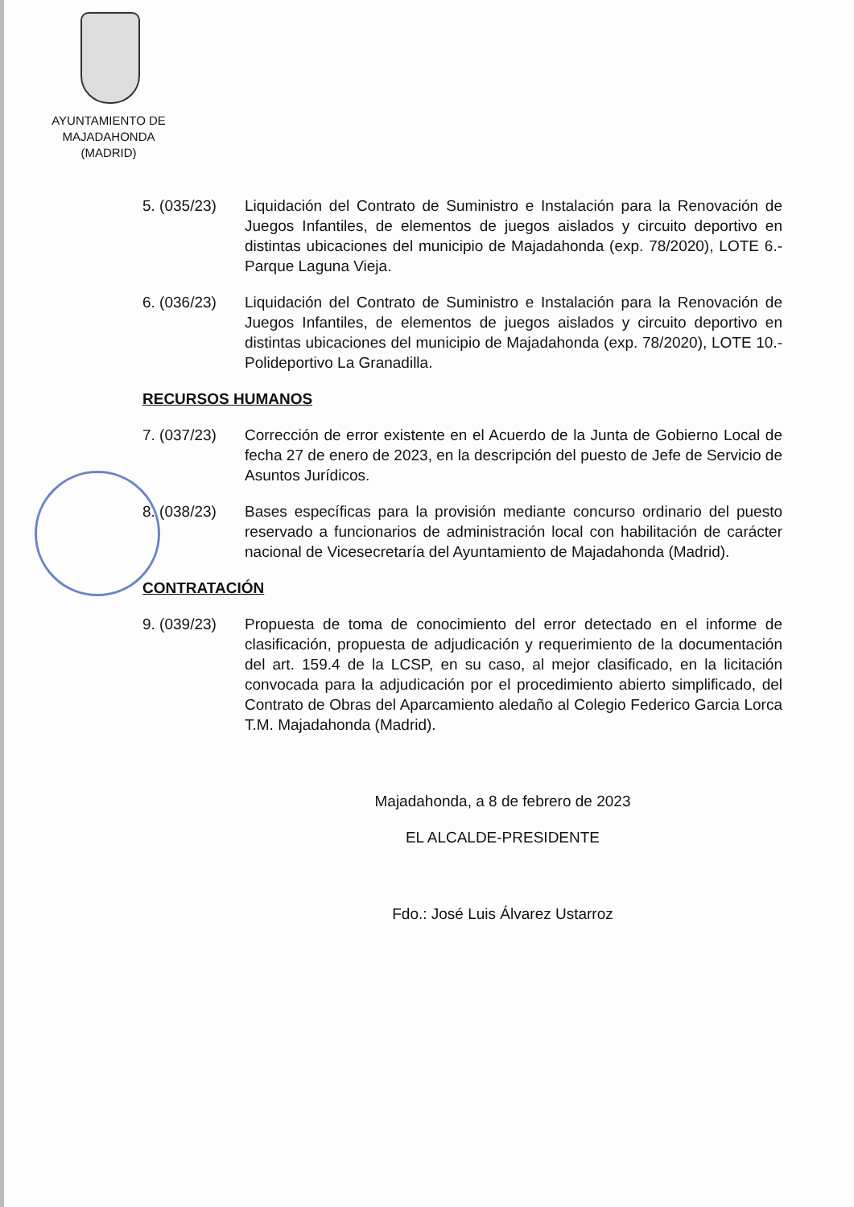AYUNTAMIENTO DE
MAJADAHONDA
(MADRID)
5. (035/23) Liquidación del Contrato de Suministro e Instalación para la Renovación de Juegos Infantiles, de elementos de juegos aislados y circuito deportivo en distintas ubicaciones del municipio de Majadahonda (exp. 78/2020), LOTE 6.- Parque Laguna Vieja.
6. (036/23) Liquidación del Contrato de Suministro e Instalación para la Renovación de Juegos Infantiles, de elementos de juegos aislados y circuito deportivo en distintas ubicaciones del municipio de Majadahonda (exp. 78/2020), LOTE 10.- Polideportivo La Granadilla.
RECURSOS HUMANOS
7. (037/23) Corrección de error existente en el Acuerdo de la Junta de Gobierno Local de fecha 27 de enero de 2023, en la descripción del puesto de Jefe de Servicio de Asuntos Jurídicos.
8. (038/23) Bases específicas para la provisión mediante concurso ordinario del puesto reservado a funcionarios de administración local con habilitación de carácter nacional de Vicesecretaría del Ayuntamiento de Majadahonda (Madrid).
CONTRATACIÓN
9. (039/23) Propuesta de toma de conocimiento del error detectado en el informe de clasificación, propuesta de adjudicación y requerimiento de la documentación del art. 159.4 de la LCSP, en su caso, al mejor clasificado, en la licitación convocada para la adjudicación por el procedimiento abierto simplificado, del Contrato de Obras del Aparcamiento aledaño al Colegio Federico Garcia Lorca T.M. Majadahonda (Madrid).
Majadahonda, a 8 de febrero de 2023
EL ALCALDE-PRESIDENTE
Fdo.: José Luis Álvarez Ustarroz